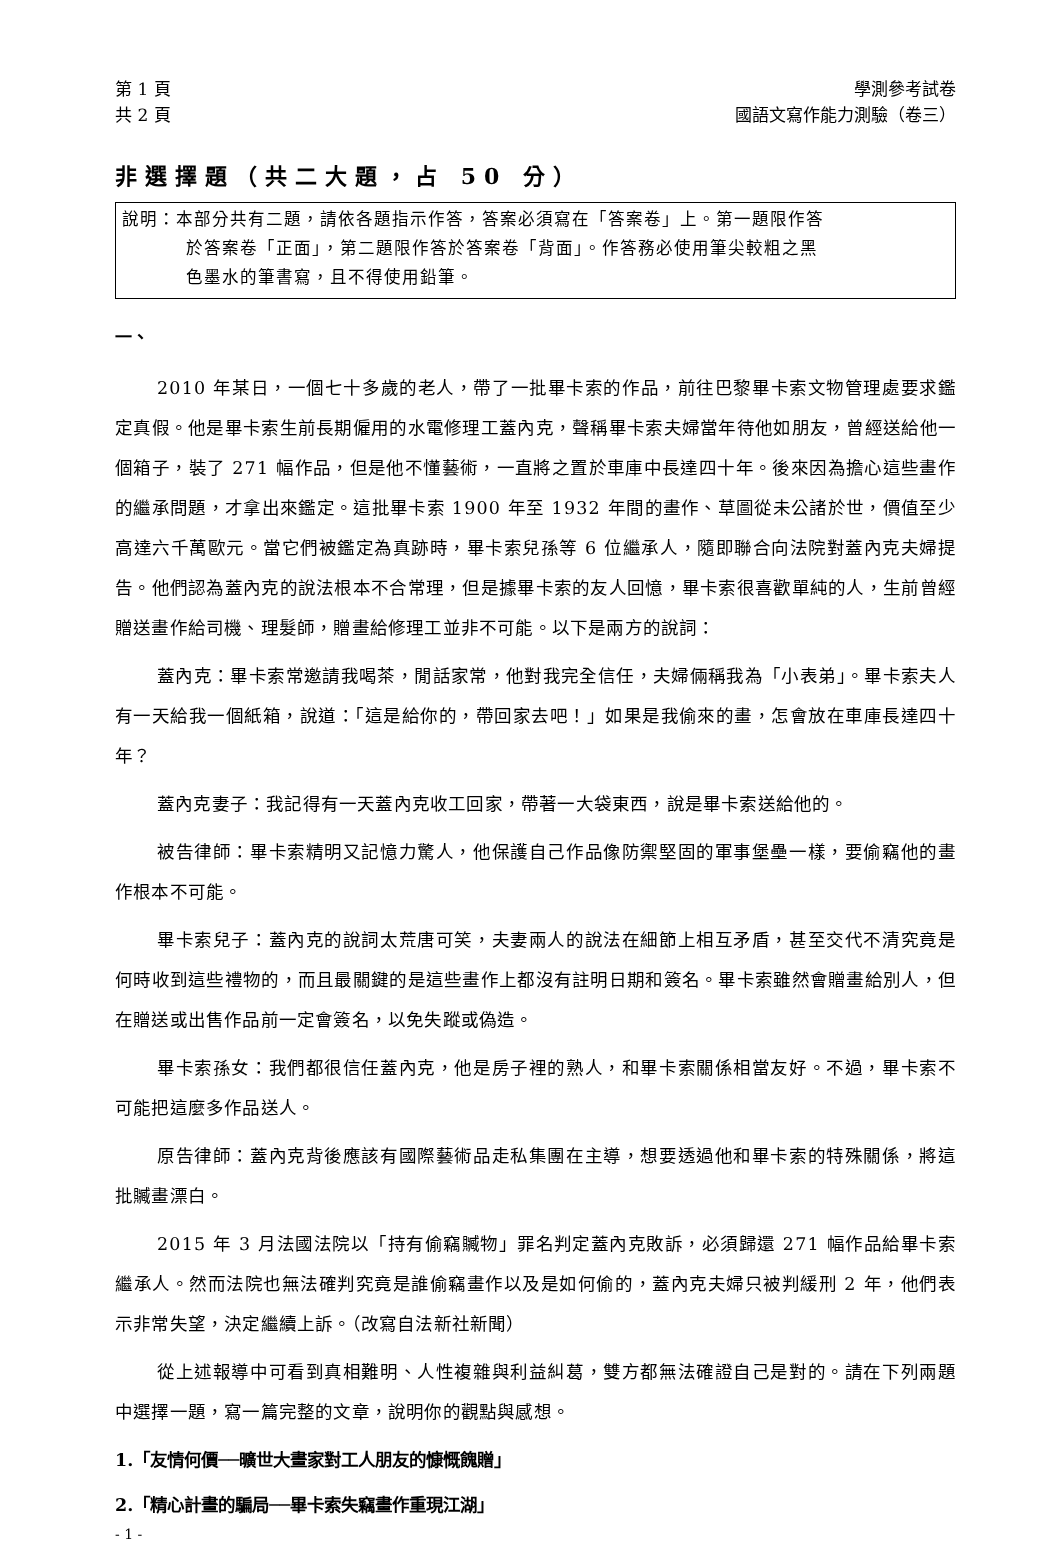第 1 頁
共 2 頁
學測參考試卷
國語文寫作能力測驗（卷三）
非選擇題（共二大題，占 50 分）
說明：本部分共有二題，請依各題指示作答，答案必須寫在「答案卷」上。第一題限作答
於答案卷「正面」，第二題限作答於答案卷「背面」。作答務必使用筆尖較粗之黑
色墨水的筆書寫，且不得使用鉛筆。
一、
2010 年某日，一個七十多歲的老人，帶了一批畢卡索的作品，前往巴黎畢卡索文物管理處要求鑑定真假。他是畢卡索生前長期僱用的水電修理工蓋內克，聲稱畢卡索夫婦當年待他如朋友，曾經送給他一個箱子，裝了 271 幅作品，但是他不懂藝術，一直將之置於車庫中長達四十年。後來因為擔心這些畫作的繼承問題，才拿出來鑑定。這批畢卡索 1900 年至 1932 年間的畫作、草圖從未公諸於世，價值至少高達六千萬歐元。當它們被鑑定為真跡時，畢卡索兒孫等 6 位繼承人，隨即聯合向法院對蓋內克夫婦提告。他們認為蓋內克的說法根本不合常理，但是據畢卡索的友人回憶，畢卡索很喜歡單純的人，生前曾經贈送畫作給司機、理髮師，贈畫給修理工並非不可能。以下是兩方的說詞：
蓋內克：畢卡索常邀請我喝茶，閒話家常，他對我完全信任，夫婦倆稱我為「小表弟」。畢卡索夫人有一天給我一個紙箱，說道：「這是給你的，帶回家去吧！」如果是我偷來的畫，怎會放在車庫長達四十年？
蓋內克妻子：我記得有一天蓋內克收工回家，帶著一大袋東西，說是畢卡索送給他的。
被告律師：畢卡索精明又記憶力驚人，他保護自己作品像防禦堅固的軍事堡壘一樣，要偷竊他的畫作根本不可能。
畢卡索兒子：蓋內克的說詞太荒唐可笑，夫妻兩人的說法在細節上相互矛盾，甚至交代不清究竟是何時收到這些禮物的，而且最關鍵的是這些畫作上都沒有註明日期和簽名。畢卡索雖然會贈畫給別人，但在贈送或出售作品前一定會簽名，以免失蹤或偽造。
畢卡索孫女：我們都很信任蓋內克，他是房子裡的熟人，和畢卡索關係相當友好。不過，畢卡索不可能把這麼多作品送人。
原告律師：蓋內克背後應該有國際藝術品走私集團在主導，想要透過他和畢卡索的特殊關係，將這批贓畫漂白。
2015 年 3 月法國法院以「持有偷竊贓物」罪名判定蓋內克敗訴，必須歸還 271 幅作品給畢卡索繼承人。然而法院也無法確判究竟是誰偷竊畫作以及是如何偷的，蓋內克夫婦只被判緩刑 2 年，他們表示非常失望，決定繼續上訴。（改寫自法新社新聞）
從上述報導中可看到真相難明、人性複雜與利益糾葛，雙方都無法確證自己是對的。請在下列兩題中選擇一題，寫一篇完整的文章，說明你的觀點與感想。
1.「友情何價──曠世大畫家對工人朋友的慷慨餽贈」
2.「精心計畫的騙局──畢卡索失竊畫作重現江湖」
- 1 -